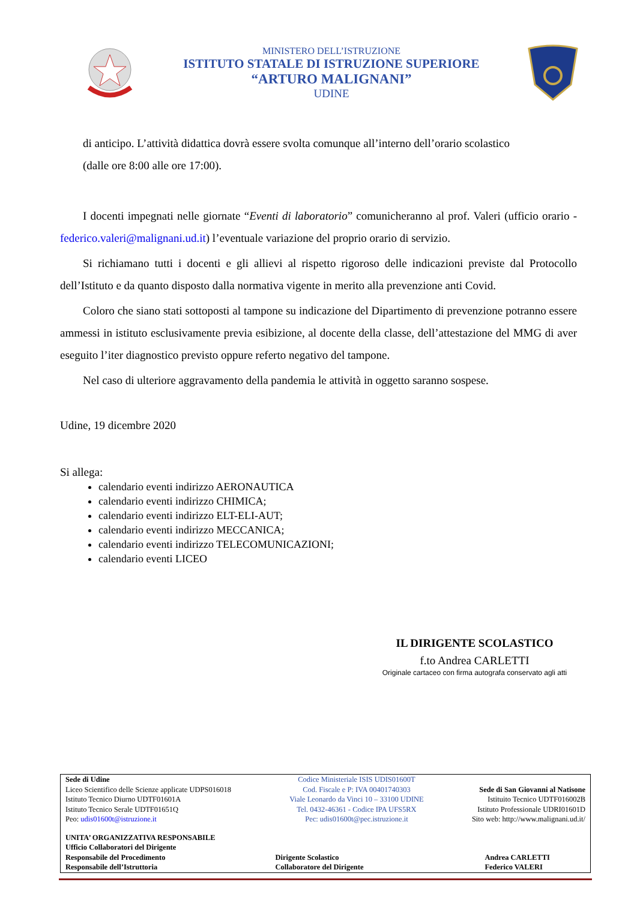MINISTERO DELL’ISTRUZIONE
ISTITUTO STATALE DI ISTRUZIONE SUPERIORE
“ARTURO MALIGNANI”
UDINE
di anticipo. L’attività didattica dovrà essere svolta comunque all’interno dell’orario scolastico
(dalle ore 8:00 alle ore 17:00).
I docenti impegnati nelle giornate “Eventi di laboratorio” comunicheranno al prof. Valeri (ufficio orario - federico.valeri@malignani.ud.it) l’eventuale variazione del proprio orario di servizio.
Si richiamano tutti i docenti e gli allievi al rispetto rigoroso delle indicazioni previste dal Protocollo dell’Istituto e da quanto disposto dalla normativa vigente in merito alla prevenzione anti Covid.
Coloro che siano stati sottoposti al tampone su indicazione del Dipartimento di prevenzione potranno essere ammessi in istituto esclusivamente previa esibizione, al docente della classe, dell’attestazione del MMG di aver eseguito l’iter diagnostico previsto oppure referto negativo del tampone.
Nel caso di ulteriore aggravamento della pandemia le attività in oggetto saranno sospese.
Udine, 19 dicembre 2020
Si allega:
calendario eventi indirizzo AERONAUTICA
calendario eventi indirizzo CHIMICA;
calendario eventi indirizzo ELT-ELI-AUT;
calendario eventi indirizzo MECCANICA;
calendario eventi indirizzo TELECOMUNICAZIONI;
calendario eventi LICEO
IL DIRIGENTE SCOLASTICO
f.to Andrea CARLETTI
Originale cartaceo con firma autografa conservato agli atti
| Sede di Udine Liceo Scientifico delle Scienze applicate UDPS016018 Istituto Tecnico Diurno UDTF01601A Istituto Tecnico Serale UDTF01651Q Peo: udis01600t@istruzione.it | Codice Ministeriale ISIS UDIS01600T Cod. Fiscale e P: IVA 00401740303 Viale Leonardo da Vinci 10 – 33100 UDINE Tel. 0432-46361 - Codice IPA UFS5RX Pec: udis01600t@pec.istruzione.it | Sede di San Giovanni al Natisone Istituito Tecnico UDTF016002B Istituto Professionale UDRI01601D Sito web: http://www.malignani.ud.it/ |
| UNITA’ ORGANIZZATIVA RESPONSABILE Ufficio Collaboratori del Dirigente Responsabile del Procedimento Responsabile dell’Istruttoria | Dirigente Scolastico Collaboratore del Dirigente | Andrea CARLETTI Federico VALERI |